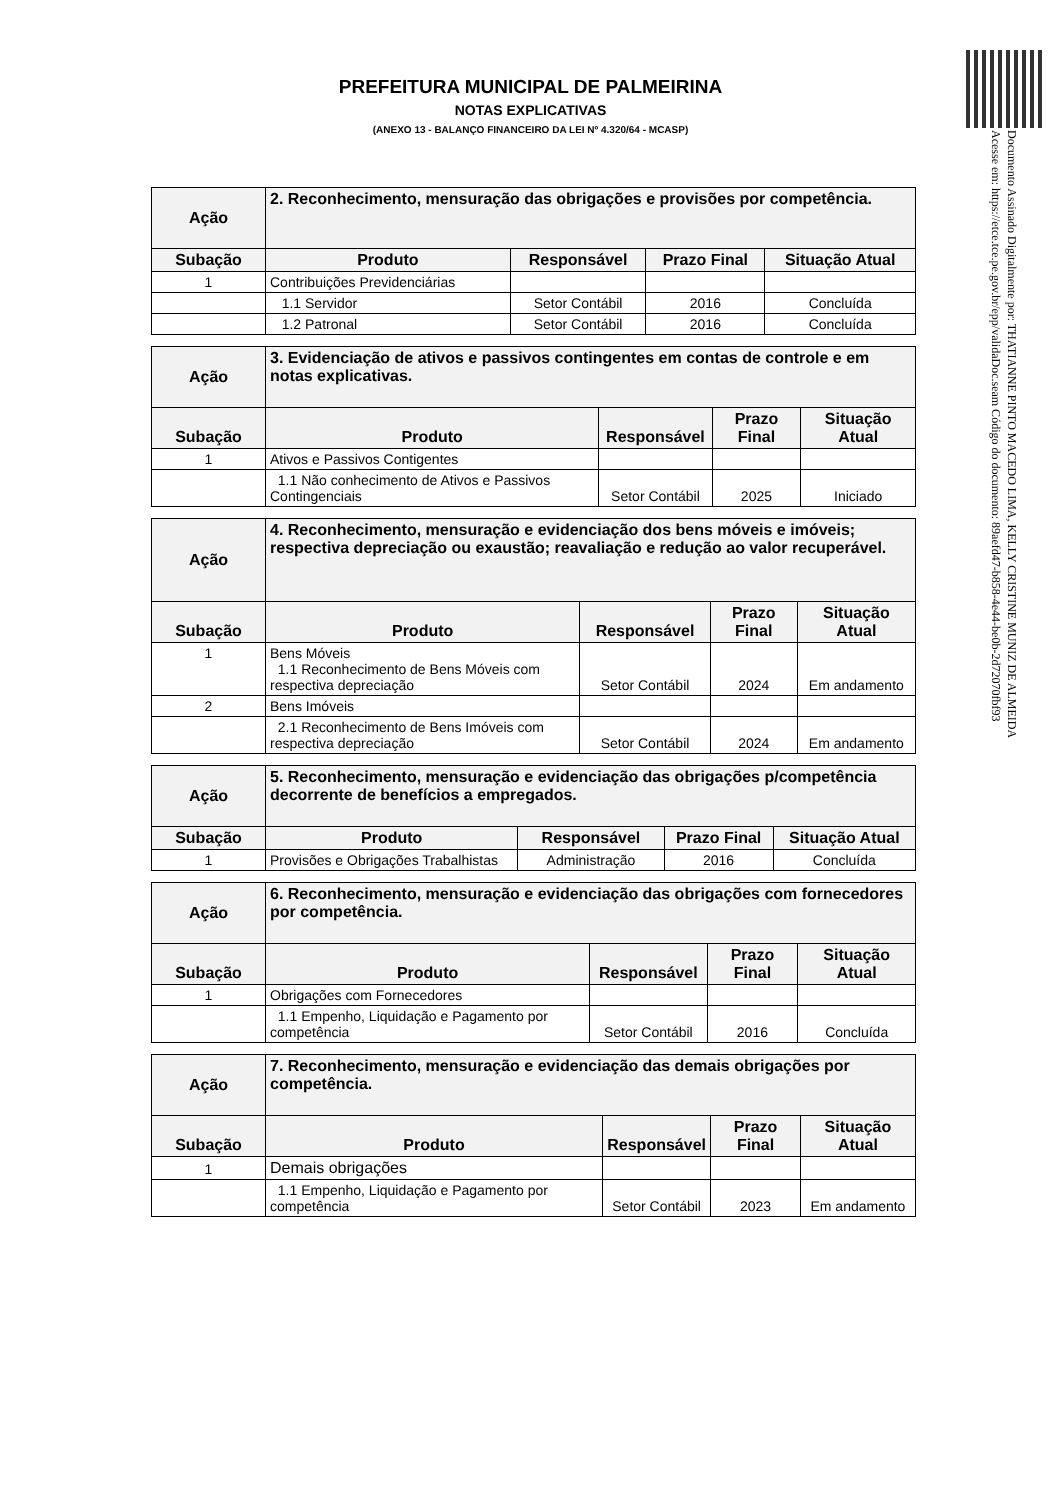Documento Assinado Digitalmente por: THATIANNE PINTO MACEDO LIMA, KELLY CRISTINE MUNIZ DE ALMEIDA
Acesse em: https://etce.tce.pe.gov.br/epp/validaDoc.seam Código do documento: 89aefd47-b858-4e44-be0b-2d72070fbf93
PREFEITURA MUNICIPAL DE PALMEIRINA
NOTAS EXPLICATIVAS
(ANEXO 13 - BALANÇO FINANCEIRO DA LEI Nº 4.320/64 - MCASP)
| Ação | 2. Reconhecimento, mensuração das obrigações e provisões por competência. | | | |
| Subação | Produto | Responsável | Prazo Final | Situação Atual |
| 1 | Contribuições Previdenciárias | | | |
| | 1.1 Servidor | Setor Contábil | 2016 | Concluída |
| | 1.2 Patronal | Setor Contábil | 2016 | Concluída |
| Ação | 3. Evidenciação de ativos e passivos contingentes em contas de controle e em notas explicativas. | | | |
| Subação | Produto | Responsável | Prazo Final | Situação Atual |
| 1 | Ativos e Passivos Contigentes | | | |
| | 1.1 Não conhecimento de Ativos e Passivos Contingenciais | Setor Contábil | 2025 | Iniciado |
| Ação | 4. Reconhecimento, mensuração e evidenciação dos bens móveis e imóveis; respectiva depreciação ou exaustão; reavaliação e redução ao valor recuperável. | | | |
| Subação | Produto | Responsável | Prazo Final | Situação Atual |
| 1 | Bens Móveis 1.1 Reconhecimento de Bens Móveis com respectiva depreciação | Setor Contábil | 2024 | Em andamento |
| 2 | Bens Imóveis | | | |
| | 2.1 Reconhecimento de Bens Imóveis com respectiva depreciação | Setor Contábil | 2024 | Em andamento |
| Ação | 5. Reconhecimento, mensuração e evidenciação das obrigações p/competência decorrente de benefícios a empregados. | | | |
| Subação | Produto | Responsável | Prazo Final | Situação Atual |
| 1 | Provisões e Obrigações Trabalhistas | Administração | 2016 | Concluída |
| Ação | 6. Reconhecimento, mensuração e evidenciação das obrigações com fornecedores por competência. | | | |
| Subação | Produto | Responsável | Prazo Final | Situação Atual |
| 1 | Obrigações com Fornecedores | | | |
| | 1.1 Empenho, Liquidação e Pagamento por competência | Setor Contábil | 2016 | Concluída |
| Ação | 7. Reconhecimento, mensuração e evidenciação das demais obrigações por competência. | | | |
| Subação | Produto | Responsável | Prazo Final | Situação Atual |
| 1 | Demais obrigações | | | |
| | 1.1 Empenho, Liquidação e Pagamento por competência | Setor Contábil | 2023 | Em andamento |